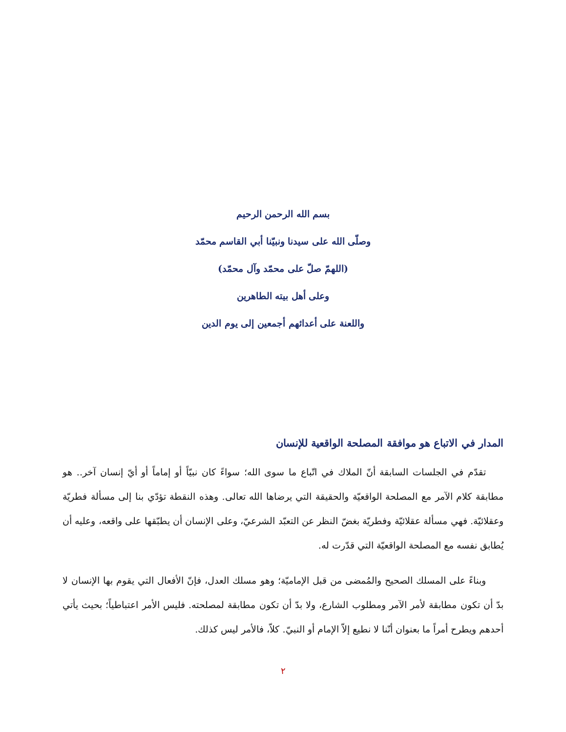بسم الله الرحمن الرحيم
وصلّى الله على سيدنا ونبيّنا أبي القاسم محمّد
(اللهمّ صلّ على محمّد وآل محمّد)
وعلى أهل بيته الطاهرين
واللعنة على أعدائهم أجمعين إلى يوم الدين
المدار في الاتباع هو موافقة المصلحة الواقعية للإنسان
تقدّم في الجلسات السابقة أنّ الملاك في اتّباع ما سوى الله؛ سواءً كان نبيّاً أو إماماً أو أيّ إنسان آخر.. هو مطابقة كلام الآمر مع المصلحة الواقعيّة والحقيقة التي يرضاها الله تعالى. وهذه النقطة تؤدّي بنا إلى مسألة فطريّة وعقلائيّة. فهي مسألة عقلائيّة وفطريّة بغضّ النظر عن التعبّد الشرعيّ، وعلى الإنسان أن يطبّقها على واقعه، وعليه أن يُطابق نفسه مع المصلحة الواقعيّة التي قدّرت له.
وبناءً على المسلك الصحيح والمُمضى من قبل الإماميّة؛ وهو مسلك العدل، فإنّ الأفعال التي يقوم بها الإنسان لا بدّ أن تكون مطابقة لأمر الآمر ومطلوب الشارع، ولا بدّ أن تكون مطابقة لمصلحته. فليس الأمر اعتباطياً؛ بحيث يأتي أحدهم ويطرح أمراً ما بعنوان أنّنا لا نطيع إلاّ الإمام أو النبيّ. كلاّ، فالأمر ليس كذلك.
٢